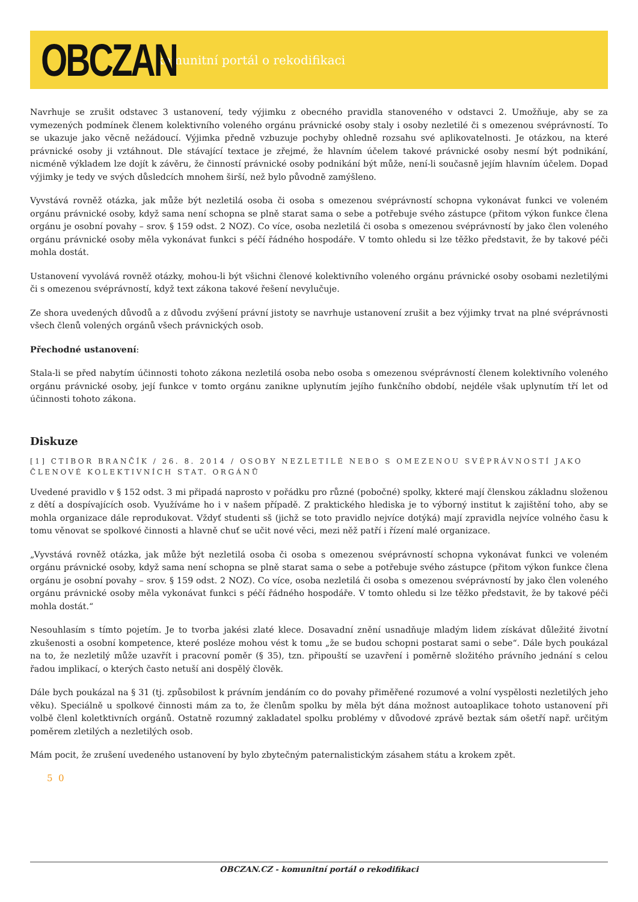OBCZAN
komunitní portál o rekodifikaci
Navrhuje se zrušit odstavec 3 ustanovení, tedy výjimku z obecného pravidla stanoveného v odstavci 2. Umožňuje, aby se za vymezených podmínek členem kolektivního voleného orgánu právnické osoby staly i osoby nezletilé či s omezenou svéprávností. To se ukazuje jako věcně nežádoucí. Výjimka předně vzbuzuje pochyby ohledně rozsahu své aplikovatelnosti. Je otázkou, na které právnické osoby ji vztáhnout. Dle stávající textace je zřejmé, že hlavním účelem takové právnické osoby nesmí být podnikání, nicméně výkladem lze dojít k závěru, že činností právnické osoby podnikání být může, není-li současně jejím hlavním účelem. Dopad výjimky je tedy ve svých důsledcích mnohem širší, než bylo původně zamýšleno.
Vyvstává rovněž otázka, jak může být nezletilá osoba či osoba s omezenou svéprávností schopna vykonávat funkci ve voleném orgánu právnické osoby, když sama není schopna se plně starat sama o sebe a potřebuje svého zástupce (přitom výkon funkce člena orgánu je osobní povahy – srov. § 159 odst. 2 NOZ). Co více, osoba nezletilá či osoba s omezenou svéprávností by jako člen voleného orgánu právnické osoby měla vykonávat funkci s péčí řádného hospodáře. V tomto ohledu si lze těžko představit, že by takové péči mohla dostát.
Ustanovení vyvolává rovněž otázky, mohou-li být všichni členové kolektivního voleného orgánu právnické osoby osobami nezletilými či s omezenou svéprávností, když text zákona takové řešení nevylučuje.
Ze shora uvedených důvodů a z důvodu zvýšení právní jistoty se navrhuje ustanovení zrušit a bez výjimky trvat na plné svéprávnosti všech členů volených orgánů všech právnických osob.
Přechodné ustanovení:
Stala-li se před nabytím účinnosti tohoto zákona nezletilá osoba nebo osoba s omezenou svéprávností členem kolektivního voleného orgánu právnické osoby, její funkce v tomto orgánu zanikne uplynutím jejího funkčního období, nejdéle však uplynutím tří let od účinnosti tohoto zákona.
Diskuze
[1] CTIBOR BRANČÍK / 26. 8. 2014 / OSOBY NEZLETILÉ NEBO S OMEZENOU SVÉPRÁVNOSTÍ JAKO ČLENOVÉ KOLEKTIVNÍCH STAT. ORGÁNŮ
Uvedené pravidlo v § 152 odst. 3 mi připadá naprosto v pořádku pro různé (pobočné) spolky, kkteré mají členskou základnu složenou z dětí a dospívajících osob. Využíváme ho i v našem případě. Z praktického hlediska je to výborný institut k zajištění toho, aby se mohla organizace dále reprodukovat. Vždyť studenti sš (jichž se toto pravidlo nejvíce dotýká) mají zpravidla nejvíce volného času k tomu věnovat se spolkové činnosti a hlavně chuť se učit nové věci, mezi něž patří i řízení malé organizace.
„Vyvstává rovněž otázka, jak může být nezletilá osoba či osoba s omezenou svéprávností schopna vykonávat funkci ve voleném orgánu právnické osoby, když sama není schopna se plně starat sama o sebe a potřebuje svého zástupce (přitom výkon funkce člena orgánu je osobní povahy – srov. § 159 odst. 2 NOZ). Co více, osoba nezletilá či osoba s omezenou svéprávností by jako člen voleného orgánu právnické osoby měla vykonávat funkci s péčí řádného hospodáře. V tomto ohledu si lze těžko představit, že by takové péči mohla dostát.“
Nesouhlasím s tímto pojetím. Je to tvorba jakési zlaté klece. Dosavadní znění usnadňuje mladým lidem získávat důležité životní zkušenosti a osobní kompetence, které posléze mohou vést k tomu „že se budou schopni postarat sami o sebe“. Dále bych poukázal na to, že nezletilý může uzavřít i pracovní poměr (§ 35), tzn. připouští se uzavření i poměrně složitého právního jednání s celou řadou implikací, o kterých často netuší ani dospělý člověk.
Dále bych poukázal na § 31 (tj. způsobilost k právním jendáním co do povahy přiměřené rozumové a volní vyspělosti nezletilých jeho věku). Speciálně u spolkové činnosti mám za to, že členům spolku by měla být dána možnost autoaplikace tohoto ustanovení při volbě členl koletktivních orgánů. Ostatně rozumný zakladatel spolku problémy v důvodové zprávě beztak sám ošetří např. určitým poměrem zletilých a nezletilých osob.
Mám pocit, že zrušení uvedeného ustanovení by bylo zbytečným paternalistickým zásahem státu a krokem zpět.
5 0
OBCZAN.CZ - komunitní portál o rekodifikaci